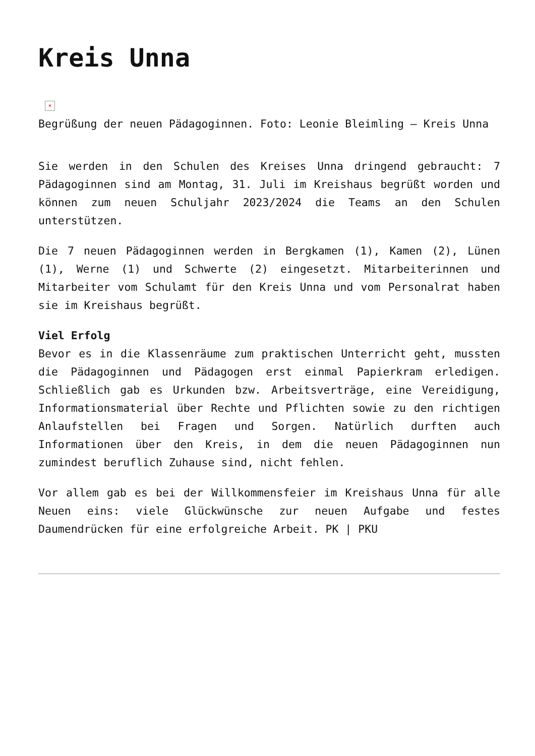Kreis Unna
×
Begrüßung der neuen Pädagoginnen. Foto: Leonie Bleimling – Kreis Unna
Sie werden in den Schulen des Kreises Unna dringend gebraucht: 7 Pädagoginnen sind am Montag, 31. Juli im Kreishaus begrüßt worden und können zum neuen Schuljahr 2023/2024 die Teams an den Schulen unterstützen.
Die 7 neuen Pädagoginnen werden in Bergkamen (1), Kamen (2), Lünen (1), Werne (1) und Schwerte (2) eingesetzt. Mitarbeiterinnen und Mitarbeiter vom Schulamt für den Kreis Unna und vom Personalrat haben sie im Kreishaus begrüßt.
Viel Erfolg
Bevor es in die Klassenräume zum praktischen Unterricht geht, mussten die Pädagoginnen und Pädagogen erst einmal Papierkram erledigen. Schließlich gab es Urkunden bzw. Arbeitsverträge, eine Vereidigung, Informationsmaterial über Rechte und Pflichten sowie zu den richtigen Anlaufstellen bei Fragen und Sorgen. Natürlich durften auch Informationen über den Kreis, in dem die neuen Pädagoginnen nun zumindest beruflich Zuhause sind, nicht fehlen.
Vor allem gab es bei der Willkommensfeier im Kreishaus Unna für alle Neuen eins: viele Glückwünsche zur neuen Aufgabe und festes Daumendrücken für eine erfolgreiche Arbeit. PK | PKU